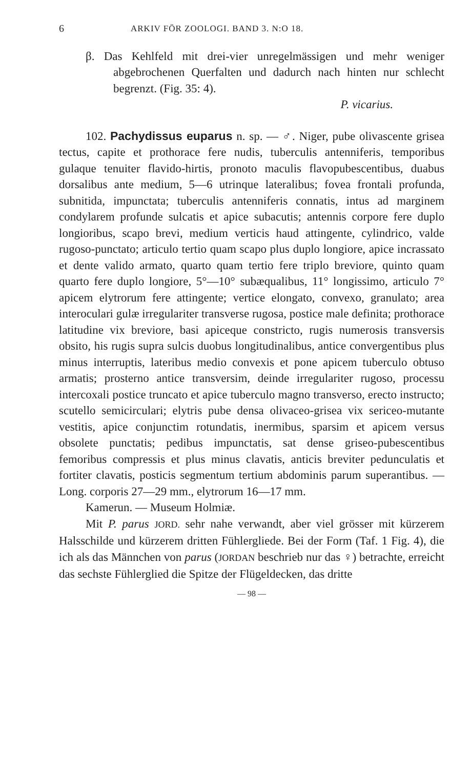6 ARKIV FÖR ZOOLOGI. BAND 3. N:O 18.
β. Das Kehlfeld mit drei-vier unregelmässigen und mehr weniger abgebrochenen Querfalten und dadurch nach hinten nur schlecht begrenzt. (Fig. 35: 4).
P. vicarius.
102. Pachydissus euparus n. sp. — ♂. Niger, pube olivascente grisea tectus, capite et prothorace fere nudis, tuberculis antenniferis, temporibus gulaque tenuiter flavido-hirtis, pronoto maculis flavopubescentibus, duabus dorsalibus ante medium, 5—6 utrinque lateralibus; fovea frontali profunda, subnitida, impunctata; tuberculis antenniferis connatis, intus ad marginem condylarem profunde sulcatis et apice subacutis; antennis corpore fere duplo longioribus, scapo brevi, medium verticis haud attingente, cylindrico, valde rugoso-punctato; articulo tertio quam scapo plus duplo longiore, apice incrassato et dente valido armato, quarto quam tertio fere triplo breviore, quinto quam quarto fere duplo longiore, 5°—10° subæqualibus, 11° longissimo, articulo 7° apicem elytrorum fere attingente; vertice elongato, convexo, granulato; area interoculari gulæ irregulariter transverse rugosa, postice male definita; prothorace latitudine vix breviore, basi apiceque constricto, rugis numerosis transversis obsito, his rugis supra sulcis duobus longitudinalibus, antice convergentibus plus minus interruptis, lateribus medio convexis et pone apicem tuberculo obtuso armatis; prosterno antice transversim, deinde irregulariter rugoso, processu intercoxali postice truncato et apice tuberculo magno transverso, erecto instructo; scutello semicirculari; elytris pube densa olivaceo-grisea vix sericeo-mutante vestitis, apice conjunctim rotundatis, inermibus, sparsim et apicem versus obsolete punctatis; pedibus impunctatis, sat dense griseo-pubescentibus femoribus compressis et plus minus clavatis, anticis breviter pedunculatis et fortiter clavatis, posticis segmentum tertium abdominis parum superantibus. — Long. corporis 27—29 mm., elytrorum 16—17 mm.
Kamerun. — Museum Holmiæ.
Mit P. parus JORD. sehr nahe verwandt, aber viel grösser mit kürzerem Halsschilde und kürzerem dritten Fühlergliede. Bei der Form (Taf. 1 Fig. 4), die ich als das Männchen von parus (JORDAN beschrieb nur das ♀) betrachte, erreicht das sechste Fühlerglied die Spitze der Flügeldecken, das dritte
— 98 —